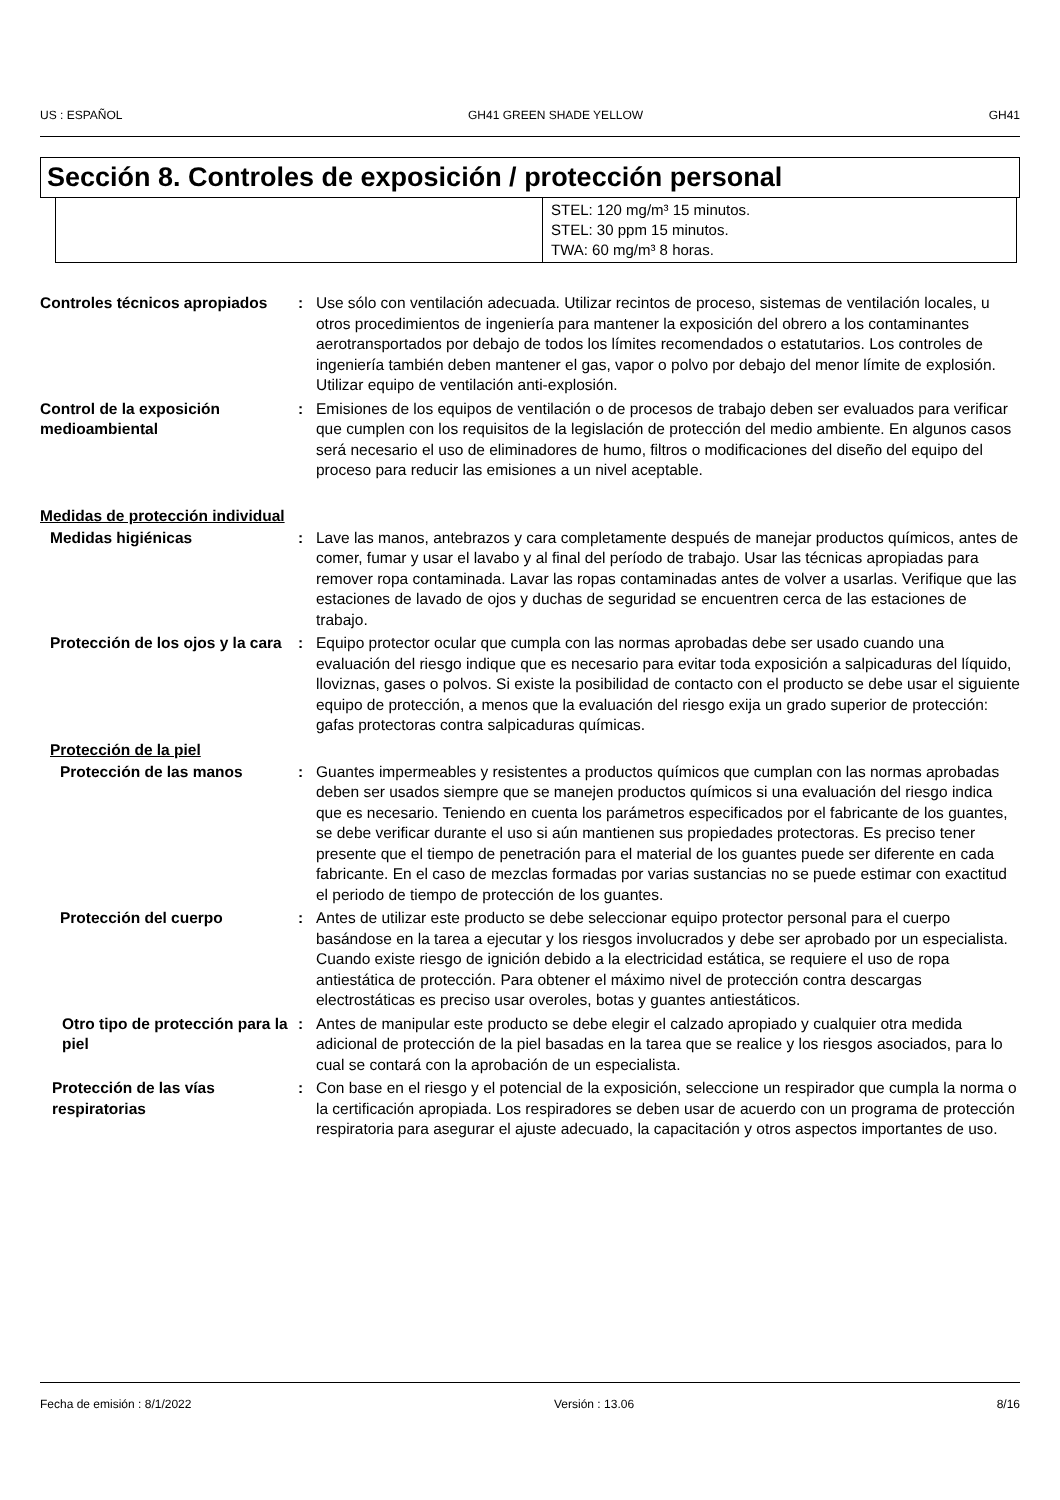US : ESPAÑOL GH41 GREEN SHADE YELLOW GH41
Sección 8. Controles de exposición / protección personal
| | STEL: 120 mg/m³ 15 minutos. STEL: 30 ppm 15 minutos. TWA: 60 mg/m³ 8 horas. |
Controles técnicos apropiados
: Use sólo con ventilación adecuada. Utilizar recintos de proceso, sistemas de ventilación locales, u otros procedimientos de ingeniería para mantener la exposición del obrero a los contaminantes aerotransportados por debajo de todos los límites recomendados o estatutarios. Los controles de ingeniería también deben mantener el gas, vapor o polvo por debajo del menor límite de explosión. Utilizar equipo de ventilación anti-explosión.
Control de la exposición medioambiental
: Emisiones de los equipos de ventilación o de procesos de trabajo deben ser evaluados para verificar que cumplen con los requisitos de la legislación de protección del medio ambiente. En algunos casos será necesario el uso de eliminadores de humo, filtros o modificaciones del diseño del equipo del proceso para reducir las emisiones a un nivel aceptable.
Medidas de protección individual
Medidas higiénicas : Lave las manos, antebrazos y cara completamente después de manejar productos químicos, antes de comer, fumar y usar el lavabo y al final del período de trabajo. Usar las técnicas apropiadas para remover ropa contaminada. Lavar las ropas contaminadas antes de volver a usarlas. Verifique que las estaciones de lavado de ojos y duchas de seguridad se encuentren cerca de las estaciones de trabajo.
Protección de los ojos y la cara
: Equipo protector ocular que cumpla con las normas aprobadas debe ser usado cuando una evaluación del riesgo indique que es necesario para evitar toda exposición a salpicaduras del líquido, lloviznas, gases o polvos. Si existe la posibilidad de contacto con el producto se debe usar el siguiente equipo de protección, a menos que la evaluación del riesgo exija un grado superior de protección: gafas protectoras contra salpicaduras químicas.
Protección de la piel
Protección de las manos : Guantes impermeables y resistentes a productos químicos que cumplan con las normas aprobadas deben ser usados siempre que se manejen productos químicos si una evaluación del riesgo indica que es necesario. Teniendo en cuenta los parámetros especificados por el fabricante de los guantes, se debe verificar durante el uso si aún mantienen sus propiedades protectoras. Es preciso tener presente que el tiempo de penetración para el material de los guantes puede ser diferente en cada fabricante. En el caso de mezclas formadas por varias sustancias no se puede estimar con exactitud el periodo de tiempo de protección de los guantes.
Protección del cuerpo : Antes de utilizar este producto se debe seleccionar equipo protector personal para el cuerpo basándose en la tarea a ejecutar y los riesgos involucrados y debe ser aprobado por un especialista. Cuando existe riesgo de ignición debido a la electricidad estática, se requiere el uso de ropa antiestática de protección. Para obtener el máximo nivel de protección contra descargas electrostáticas es preciso usar overoles, botas y guantes antiestáticos.
Otro tipo de protección para la piel
: Antes de manipular este producto se debe elegir el calzado apropiado y cualquier otra medida adicional de protección de la piel basadas en la tarea que se realice y los riesgos asociados, para lo cual se contará con la aprobación de un especialista.
Protección de las vías respiratorias
: Con base en el riesgo y el potencial de la exposición, seleccione un respirador que cumpla la norma o la certificación apropiada. Los respiradores se deben usar de acuerdo con un programa de protección respiratoria para asegurar el ajuste adecuado, la capacitación y otros aspectos importantes de uso.
Fecha de emisión : 8/1/2022 Versión : 13.06 8/16